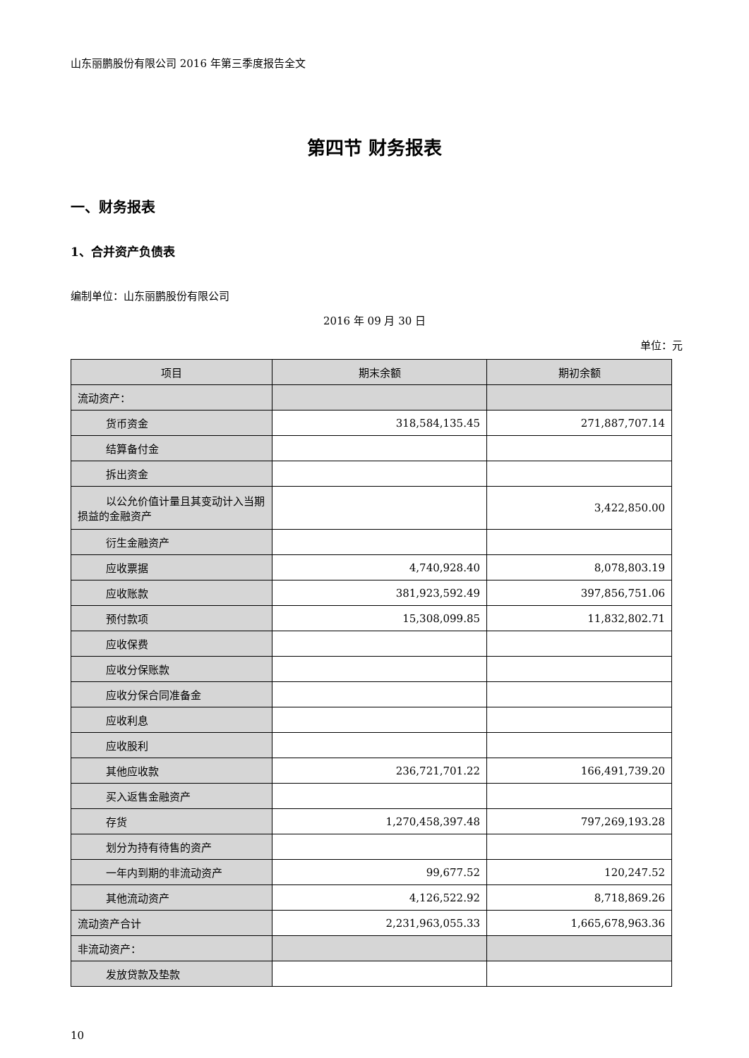山东丽鹏股份有限公司 2016 年第三季度报告全文
第四节 财务报表
一、财务报表
1、合并资产负债表
编制单位：山东丽鹏股份有限公司
2016 年 09 月 30 日
单位：元
| 项目 | 期末余额 | 期初余额 |
| --- | --- | --- |
| 流动资产： | | |
| 货币资金 | 318,584,135.45 | 271,887,707.14 |
| 结算备付金 | | |
| 拆出资金 | | |
| 以公允价值计量且其变动计入当 期损益的金融资产 | | 3,422,850.00 |
| 衍生金融资产 | | |
| 应收票据 | 4,740,928.40 | 8,078,803.19 |
| 应收账款 | 381,923,592.49 | 397,856,751.06 |
| 预付款项 | 15,308,099.85 | 11,832,802.71 |
| 应收保费 | | |
| 应收分保账款 | | |
| 应收分保合同准备金 | | |
| 应收利息 | | |
| 应收股利 | | |
| 其他应收款 | 236,721,701.22 | 166,491,739.20 |
| 买入返售金融资产 | | |
| 存货 | 1,270,458,397.48 | 797,269,193.28 |
| 划分为持有待售的资产 | | |
| 一年内到期的非流动资产 | 99,677.52 | 120,247.52 |
| 其他流动资产 | 4,126,522.92 | 8,718,869.26 |
| 流动资产合计 | 2,231,963,055.33 | 1,665,678,963.36 |
| 非流动资产： | | |
| 发放贷款及垫款 | | |
10